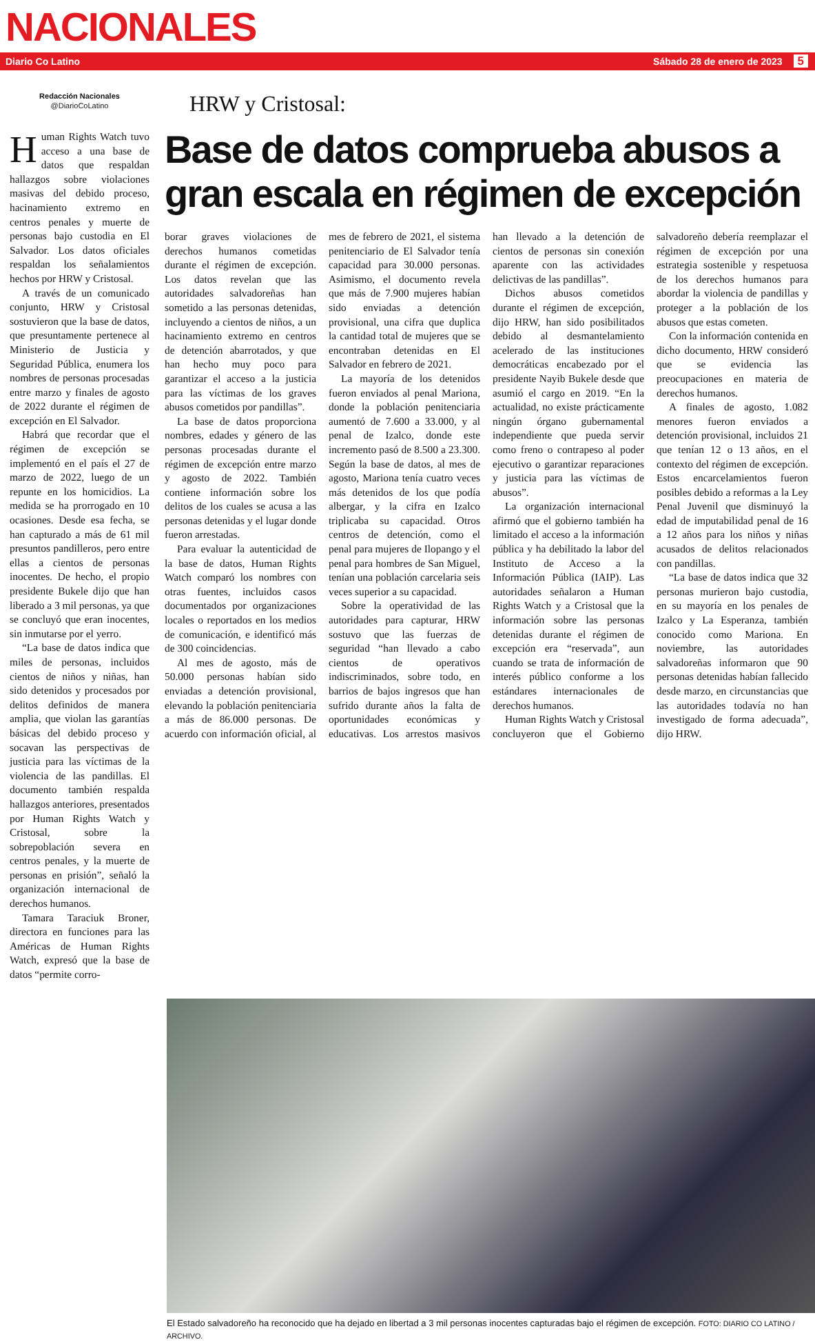NACIONALES
Diario Co Latino Sábado 28 de enero de 2023 5
Redacción Nacionales
@DiarioCoLatino
Human Rights Watch tuvo acceso a una base de datos que respaldan hallazgos sobre violaciones masivas del debido proceso, hacinamiento extremo en centros penales y muerte de personas bajo custodia en El Salvador. Los datos oficiales respaldan los señalamientos hechos por HRW y Cristosal.
A través de un comunicado conjunto, HRW y Cristosal sostuvieron que la base de datos, que presuntamente pertenece al Ministerio de Justicia y Seguridad Pública, enumera los nombres de personas procesadas entre marzo y finales de agosto de 2022 durante el régimen de excepción en El Salvador.
Habrá que recordar que el régimen de excepción se implementó en el país el 27 de marzo de 2022, luego de un repunte en los homicidios. La medida se ha prorrogado en 10 ocasiones. Desde esa fecha, se han capturado a más de 61 mil presuntos pandilleros, pero entre ellas a cientos de personas inocentes. De hecho, el propio presidente Bukele dijo que han liberado a 3 mil personas, ya que se concluyó que eran inocentes, sin inmutarse por el yerro.
“La base de datos indica que miles de personas, incluidos cientos de niños y niñas, han sido detenidos y procesados por delitos definidos de manera amplia, que violan las garantías básicas del debido proceso y socavan las perspectivas de justicia para las víctimas de la violencia de las pandillas. El documento también respalda hallazgos anteriores, presentados por Human Rights Watch y Cristosal, sobre la sobrepoblación severa en centros penales, y la muerte de personas en prisión”, señaló la organización internacional de derechos humanos.
Tamara Taraciuk Broner, directora en funciones para las Américas de Human Rights Watch, expresó que la base de datos “permite corro-
HRW y Cristosal:
Base de datos comprueba abusos a gran escala en régimen de excepción
borar graves violaciones de derechos humanos cometidas durante el régimen de excepción. Los datos revelan que las autoridades salvadoreñas han sometido a las personas detenidas, incluyendo a cientos de niños, a un hacinamiento extremo en centros de detención abarrotados, y que han hecho muy poco para garantizar el acceso a la justicia para las víctimas de los graves abusos cometidos por pandillas”.
La base de datos proporciona nombres, edades y género de las personas procesadas durante el régimen de excepción entre marzo y agosto de 2022. También contiene información sobre los delitos de los cuales se acusa a las personas detenidas y el lugar donde fueron arrestadas.
Para evaluar la autenticidad de la base de datos, Human Rights Watch comparó los nombres con otras fuentes, incluidos casos documentados por organizaciones locales o reportados en los medios de comunicación, e identificó más de 300 coincidencias.
Al mes de agosto, más de 50.000 personas habían sido enviadas a detención provisional, elevando la población penitenciaria a más de 86.000 personas. De acuerdo con información oficial, al mes de febrero de 2021, el sistema penitenciario de El Salvador tenía capacidad para 30.000 personas. Asimismo, el documento revela que más de 7.900 mujeres habían sido enviadas a detención provisional, una cifra que duplica la cantidad total de mujeres que se encontraban detenidas en El Salvador en febrero de 2021.
La mayoría de los detenidos fueron enviados al penal Mariona, donde la población penitenciaria aumentó de 7.600 a 33.000, y al penal de Izalco, donde este incremento pasó de 8.500 a 23.300. Según la base de datos, al mes de agosto, Mariona tenía cuatro veces más detenidos de los que podía albergar, y la cifra en Izalco triplicaba su capacidad. Otros centros de detención, como el penal para mujeres de Ilopango y el penal para hombres de San Miguel, tenían una población carcelaria seis veces superior a su capacidad.
Sobre la operatividad de las autoridades para capturar, HRW sostuvo que las fuerzas de seguridad “han llevado a cabo cientos de operativos indiscriminados, sobre todo, en barrios de bajos ingresos que han sufrido durante años la falta de oportunidades económicas y educativas. Los arrestos masivos han llevado a la detención de cientos de personas sin conexión aparente con las actividades delictivas de las pandillas”.
Dichos abusos cometidos durante el régimen de excepción, dijo HRW, han sido posibilitados debido al desmantelamiento acelerado de las instituciones democráticas encabezado por el presidente Nayib Bukele desde que asumió el cargo en 2019. “En la actualidad, no existe prácticamente ningún órgano gubernamental independiente que pueda servir como freno o contrapeso al poder ejecutivo o garantizar reparaciones y justicia para las víctimas de abusos”.
La organización internacional afirmó que el gobierno también ha limitado el acceso a la información pública y ha debilitado la labor del Instituto de Acceso a la Información Pública (IAIP). Las autoridades señalaron a Human Rights Watch y a Cristosal que la información sobre las personas detenidas durante el régimen de excepción era “reservada”, aun cuando se trata de información de interés público conforme a los estándares internacionales de derechos humanos.
Human Rights Watch y Cristosal concluyeron que el Gobierno salvadoreño debería reemplazar el régimen de excepción por una estrategia sostenible y respetuosa de los derechos humanos para abordar la violencia de pandillas y proteger a la población de los abusos que estas cometen.
Con la información contenida en dicho documento, HRW consideró que se evidencia las preocupaciones en materia de derechos humanos.
A finales de agosto, 1.082 menores fueron enviados a detención provisional, incluidos 21 que tenían 12 o 13 años, en el contexto del régimen de excepción. Estos encarcelamientos fueron posibles debido a reformas a la Ley Penal Juvenil que disminuyó la edad de imputabilidad penal de 16 a 12 años para los niños y niñas acusados de delitos relacionados con pandillas.
“La base de datos indica que 32 personas murieron bajo custodia, en su mayoría en los penales de Izalco y La Esperanza, también conocido como Mariona. En noviembre, las autoridades salvadoreñas informaron que 90 personas detenidas habían fallecido desde marzo, en circunstancias que las autoridades todavía no han investigado de forma adecuada”, dijo HRW.
El Estado salvadoreño ha reconocido que ha dejado en libertad a 3 mil personas inocentes capturadas bajo el régimen de excepción. FOTO: DIARIO CO LATINO / ARCHIVO.